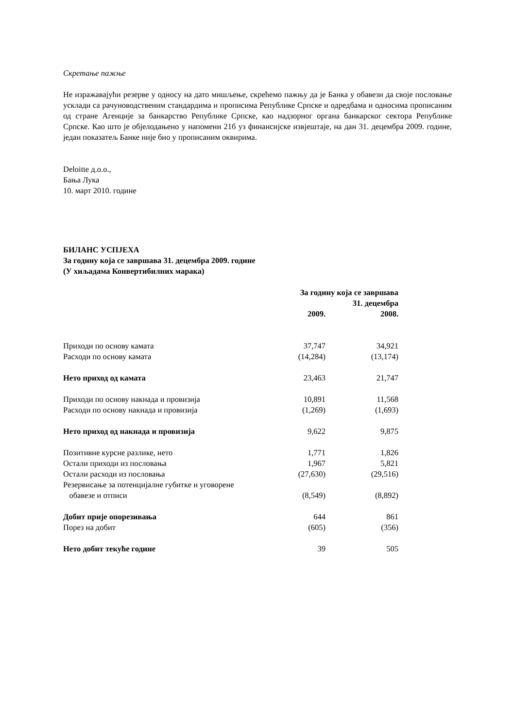Скретање пажње
Не изражавајући резерве у односу на дато мишљење, скрећемо пажњу да је Банка у обавези да своје пословање усклади са рачуноводственим стандардима и прописима Републике Српске и одредбама и односима прописаним од стране Агенције за банкарство Републике Српске, као надзорног органа банкарског сектора Републике Српске. Као што је објелодањено у напомени 21б уз финансијске извјештаје, на дан 31. децембра 2009. године, један показатељ Банке није био у прописаним оквирима.
Deloitte д.о.о.,
Бања Лука
10. март 2010. године
БИЛАНС УСПЈЕХА
За годину која се завршава 31. децембра 2009. године
(У хиљадама Конвертибилних марака)
| | За годину која се завршава 31. децембра | | |
| --- | --- | --- | --- |
| | 2009. | | 2008. |
| Приходи по основу камата | 37,747 | | 34,921 |
| Расходи по основу камата | (14,284) | | (13,174) |
| Нето приход од камата | 23,463 | | 21,747 |
| Приходи по основу накнада и провизија | 10,891 | | 11,568 |
| Расходи по основу накнада и провизија | (1,269) | | (1,693) |
| Нето приход од накнада и провизија | 9,622 | | 9,875 |
| Позитивне курсне разлике, нето | 1,771 | | 1,826 |
| Остали приходи из пословања | 1,967 | | 5,821 |
| Остали расходи из пословања | (27,630) | | (29,516) |
| Резервисање за потенцијалне губитке и уговорене обавезе и отписи | (8,549) | | (8,892) |
| Добит прије опорезивања | 644 | | 861 |
| Порез на добит | (605) | | (356) |
| Нето добит текуће године | 39 | | 505 |